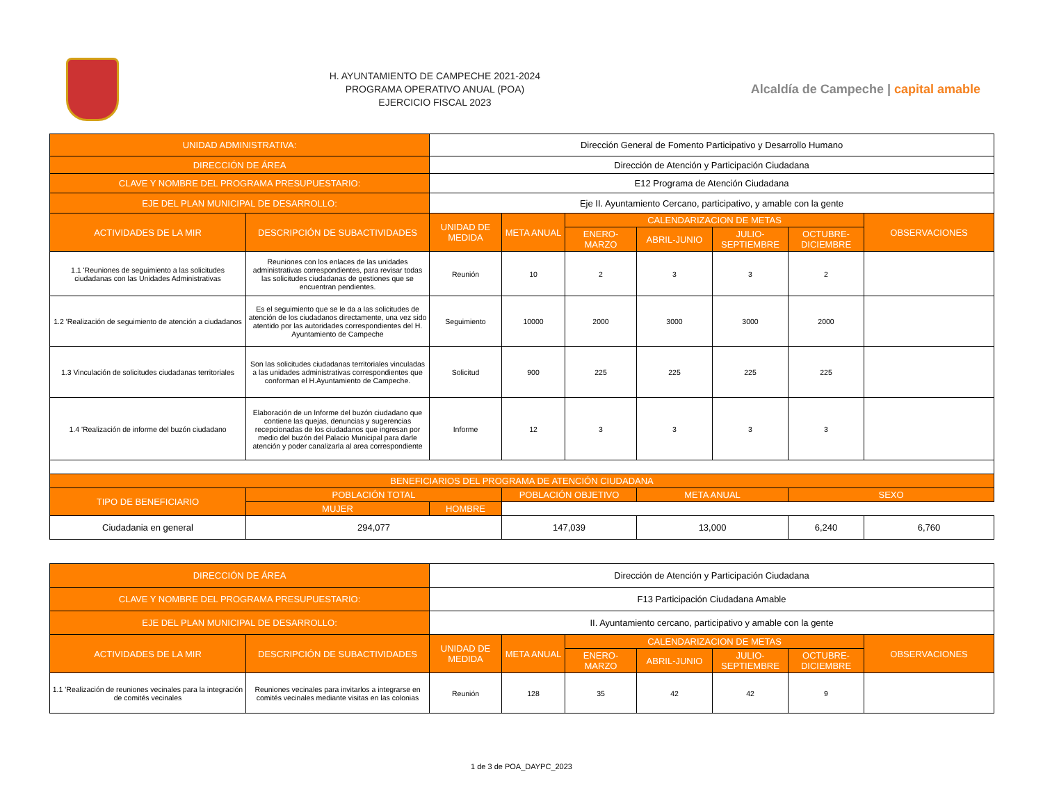H. AYUNTAMIENTO DE CAMPECHE 2021-2024
PROGRAMA OPERATIVO ANUAL (POA)
EJERCICIO FISCAL 2023
Alcaldía de Campeche | capital amable
| UNIDAD ADMINISTRATIVA: | | Dirección General de Fomento Participativo y Desarrollo Humano | | | | | | |
| DIRECCIÓN DE ÁREA | | Dirección de Atención y Participación Ciudadana | | | | | | |
| CLAVE Y NOMBRE DEL PROGRAMA PRESUPUESTARIO: | | E12 Programa de Atención Ciudadana | | | | | | |
| EJE DEL PLAN MUNICIPAL DE DESARROLLO: | | Eje II. Ayuntamiento Cercano, participativo, y amable con la gente | | | | | | |
| ACTIVIDADES DE LA MIR | DESCRIPCIÓN DE SUBACTIVIDADES | UNIDAD DE MEDIDA | META ANUAL | CALENDARIZACION DE METAS | | | | OBSERVACIONES |
| | | | | ENERO-MARZO | ABRIL-JUNIO | JULIO-SEPTIEMBRE | OCTUBRE-DICIEMBRE | |
| 1.1 'Reuniones de seguimiento a las solicitudes ciudadanas con las Unidades Administrativas | Reuniones con los enlaces de las unidades administrativas correspondientes, para revisar todas las solicitudes ciudadanas de gestiones que se encuentran pendientes. | Reunión | 10 | 2 | 3 | 3 | 2 | |
| 1.2 'Realización de seguimiento de atención a ciudadanos | Es el seguimiento que se le da a las solicitudes de atención de los ciudadanos directamente, una vez sido atentido por las autoridades correspondientes del H. Ayuntamiento de Campeche | Seguimiento | 10000 | 2000 | 3000 | 3000 | 2000 | |
| 1.3 Vinculación de solicitudes ciudadanas territoriales | Son las solicitudes ciudadanas territoriales vinculadas a las unidades administrativas correspondientes que conforman el H.Ayuntamiento de Campeche. | Solicitud | 900 | 225 | 225 | 225 | 225 | |
| 1.4 'Realización de informe del buzón ciudadano | Elaboración de un Informe del buzón ciudadano que contiene las quejas, denuncias y sugerencias recepcionadas de los ciudadanos que ingresan por medio del buzón del Palacio Municipal para darle atención y poder canalizarla al area correspondiente | Informe | 12 | 3 | 3 | 3 | 3 | |
| BENEFICIARIOS DEL PROGRAMA DE ATENCIÓN CIUDADANA | | | | | | | | |
| TIPO DE BENEFICIARIO | POBLACIÓN TOTAL | | POBLACIÓN OBJETIVO | | META ANUAL | | SEXO | |
| | MUJER | HOMBRE | | | | | | |
| Ciudadania en general | 294,077 | | 147,039 | | 13,000 | | 6,240 | 6,760 |
| DIRECCIÓN DE ÁREA | | Dirección de Atención y Participación Ciudadana | | | | | | |
| CLAVE Y NOMBRE DEL PROGRAMA PRESUPUESTARIO: | | F13 Participación Ciudadana Amable | | | | | | |
| EJE DEL PLAN MUNICIPAL DE DESARROLLO: | | II. Ayuntamiento cercano, participativo y amable con la gente | | | | | | |
| ACTIVIDADES DE LA MIR | DESCRIPCIÓN DE SUBACTIVIDADES | UNIDAD DE MEDIDA | META ANUAL | CALENDARIZACION DE METAS | | | | OBSERVACIONES |
| | | | | ENERO-MARZO | ABRIL-JUNIO | JULIO-SEPTIEMBRE | OCTUBRE-DICIEMBRE | |
| 1.1 'Realización de reuniones vecinales para la integración de comités vecinales | Reuniones vecinales para invitarlos a integrarse en comités vecinales mediante visitas en las colonias | Reunión | 128 | 35 | 42 | 42 | 9 | |
1 de 3 de POA_DAYPC_2023